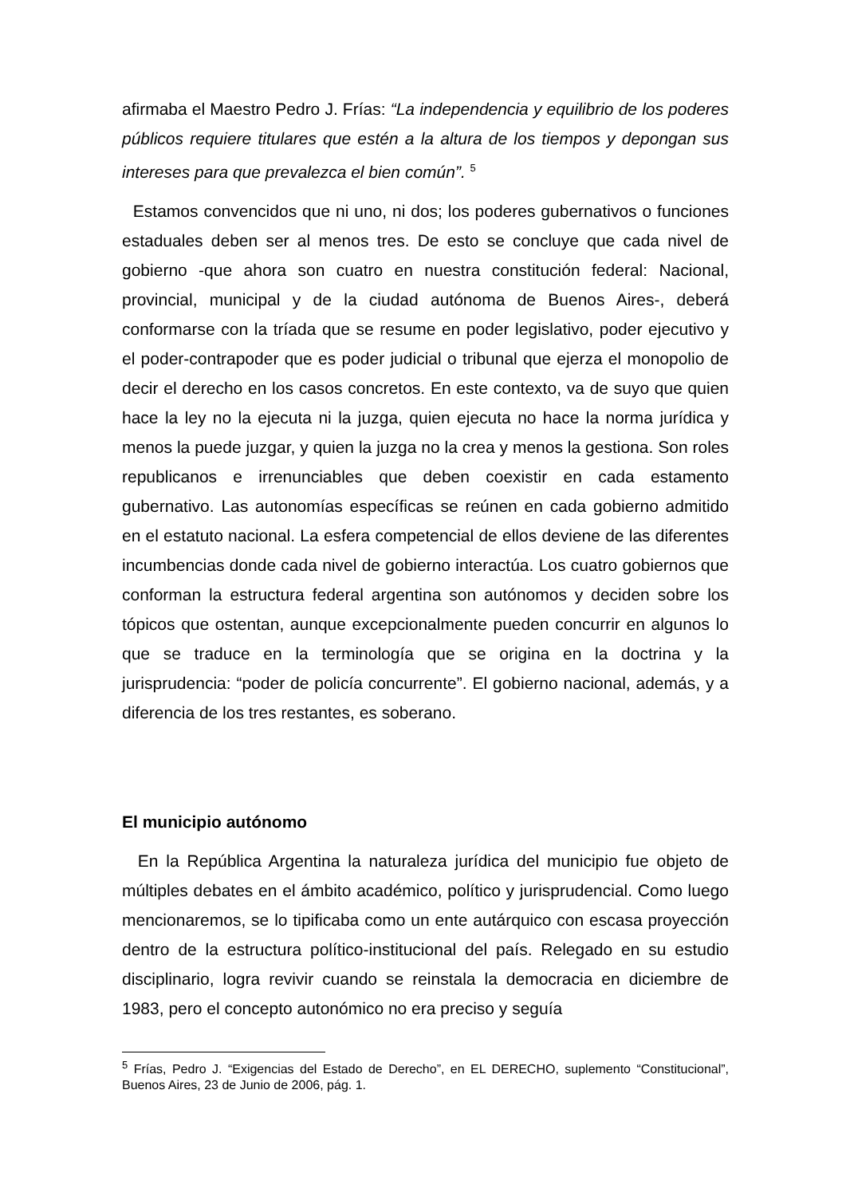afirmaba el Maestro Pedro J. Frías: “La independencia y equilibrio de los poderes públicos requiere titulares que estén a la altura de los tiempos y depongan sus intereses para que prevalezca el bien común”. <sup>5</sup>
Estamos convencidos que ni uno, ni dos; los poderes gubernativos o funciones estaduales deben ser al menos tres. De esto se concluye que cada nivel de gobierno -que ahora son cuatro en nuestra constitución federal: Nacional, provincial, municipal y de la ciudad autónoma de Buenos Aires-, deberá conformarse con la tríada que se resume en poder legislativo, poder ejecutivo y el poder-contrapoder que es poder judicial o tribunal que ejerza el monopolio de decir el derecho en los casos concretos. En este contexto, va de suyo que quien hace la ley no la ejecuta ni la juzga, quien ejecuta no hace la norma jurídica y menos la puede juzgar, y quien la juzga no la crea y menos la gestiona. Son roles republicanos e irrenunciables que deben coexistir en cada estamento gubernativo. Las autonomías específicas se reúnen en cada gobierno admitido en el estatuto nacional. La esfera competencial de ellos deviene de las diferentes incumbencias donde cada nivel de gobierno interactúa. Los cuatro gobiernos que conforman la estructura federal argentina son autónomos y deciden sobre los tópicos que ostentan, aunque excepcionalmente pueden concurrir en algunos lo que se traduce en la terminología que se origina en la doctrina y la jurisprudencia: “poder de policía concurrente”. El gobierno nacional, además, y a diferencia de los tres restantes, es soberano.
El municipio autónomo
En la República Argentina la naturaleza jurídica del municipio fue objeto de múltiples debates en el ámbito académico, político y jurisprudencial. Como luego mencionaremos, se lo tipificaba como un ente autárquico con escasa proyección dentro de la estructura político-institucional del país. Relegado en su estudio disciplinario, logra revivir cuando se reinstala la democracia en diciembre de 1983, pero el concepto autonómico no era preciso y seguía
<sup>5</sup> Frías, Pedro J. “Exigencias del Estado de Derecho”, en EL DERECHO, suplemento “Constitucional”, Buenos Aires, 23 de Junio de 2006, pág. 1.